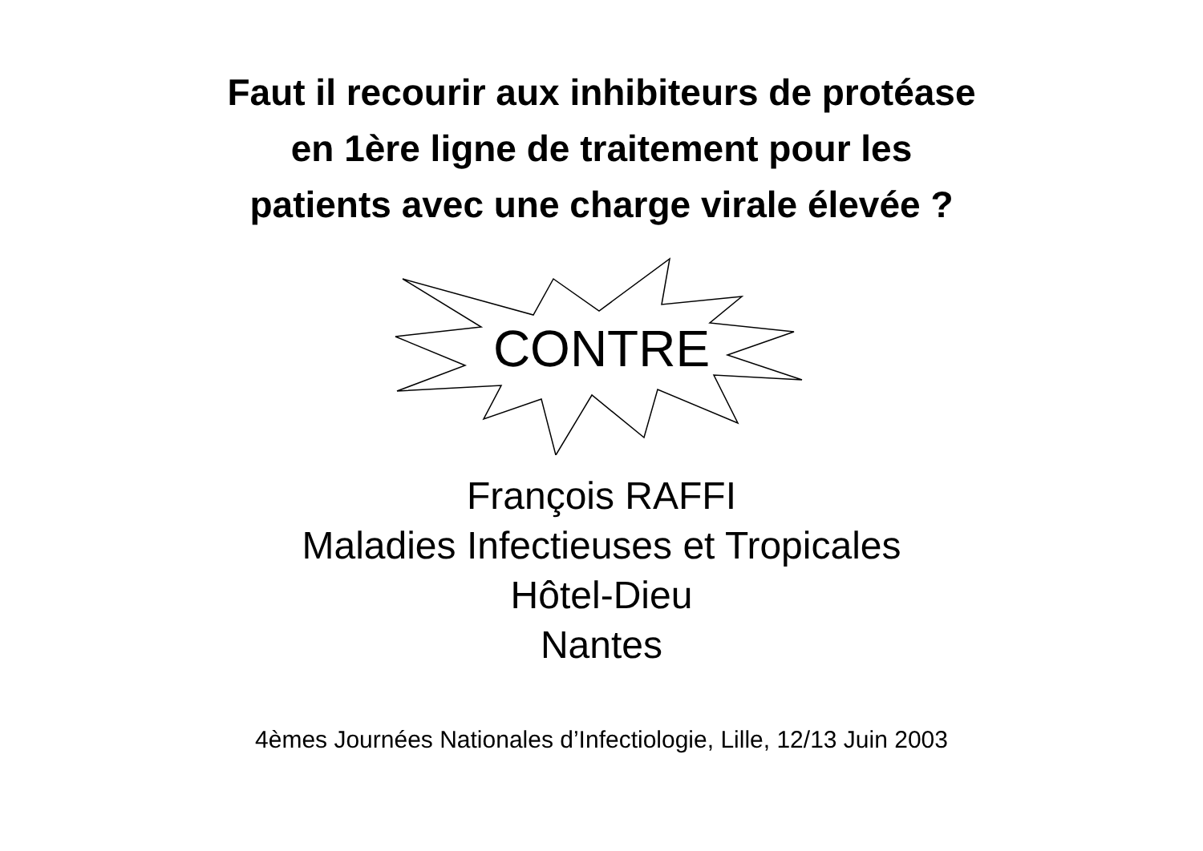Faut il recourir aux inhibiteurs de protéase
en 1ère ligne de traitement pour les
patients avec une charge virale élevée ?
CONTRE
François RAFFI
Maladies Infectieuses et Tropicales
Hôtel-Dieu
Nantes
4èmes Journées Nationales d’Infectiologie, Lille, 12/13 Juin 2003